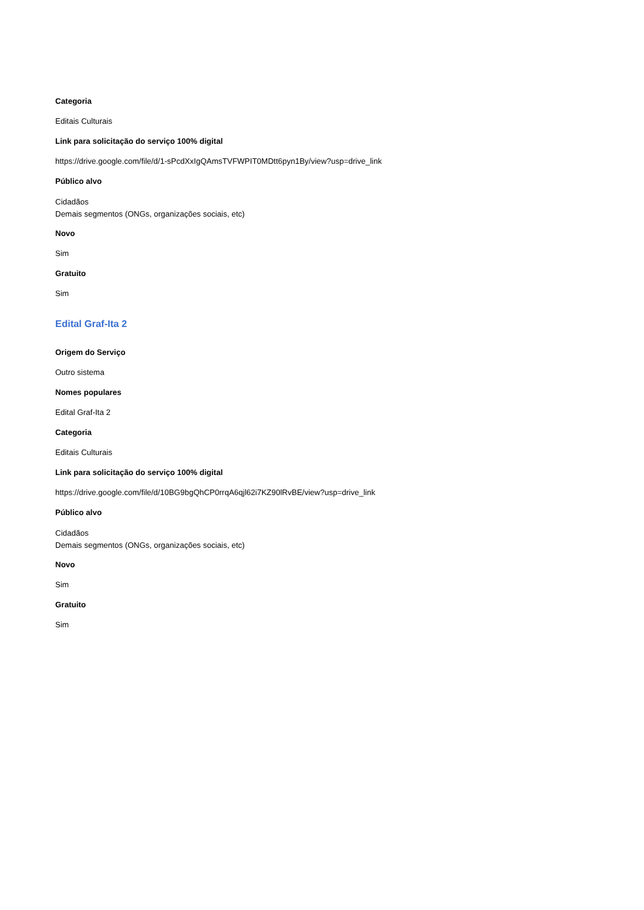Categoria
Editais Culturais
Link para solicitação do serviço 100% digital
https://drive.google.com/file/d/1-sPcdXxIgQAmsTVFWPIT0MDtt6pyn1By/view?usp=drive_link
Público alvo
Cidadãos
Demais segmentos (ONGs, organizações sociais, etc)
Novo
Sim
Gratuito
Sim
Edital Graf-Ita 2
Origem do Serviço
Outro sistema
Nomes populares
Edital Graf-Ita 2
Categoria
Editais Culturais
Link para solicitação do serviço 100% digital
https://drive.google.com/file/d/10BG9bgQhCP0rrqA6qjl62i7KZ90lRvBE/view?usp=drive_link
Público alvo
Cidadãos
Demais segmentos (ONGs, organizações sociais, etc)
Novo
Sim
Gratuito
Sim